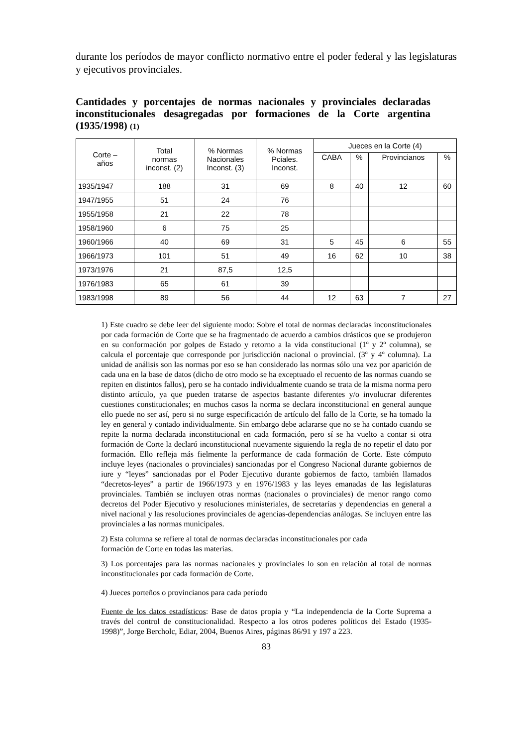durante los períodos de mayor conflicto normativo entre el poder federal y las legislaturas y ejecutivos provinciales.
Cantidades y porcentajes de normas nacionales y provinciales declaradas inconstitucionales desagregadas por formaciones de la Corte argentina (1935/1998) (1)
| Corte – años | Total normas inconst. (2) | % Normas Nacionales Inconst. (3) | % Normas Pciales. Inconst. | Jueces en la Corte (4) | | | |
| --- | --- | --- | --- | --- | --- | --- | --- |
| | | | | CABA | % | Provincianos | % |
| 1935/1947 | 188 | 31 | 69 | 8 | 40 | 12 | 60 |
| 1947/1955 | 51 | 24 | 76 | | | | |
| 1955/1958 | 21 | 22 | 78 | | | | |
| 1958/1960 | 6 | 75 | 25 | | | | |
| 1960/1966 | 40 | 69 | 31 | 5 | 45 | 6 | 55 |
| 1966/1973 | 101 | 51 | 49 | 16 | 62 | 10 | 38 |
| 1973/1976 | 21 | 87,5 | 12,5 | | | | |
| 1976/1983 | 65 | 61 | 39 | | | | |
| 1983/1998 | 89 | 56 | 44 | 12 | 63 | 7 | 27 |
1) Este cuadro se debe leer del siguiente modo: Sobre el total de normas declaradas inconstitucionales por cada formación de Corte que se ha fragmentado de acuerdo a cambios drásticos que se produjeron en su conformación por golpes de Estado y retorno a la vida constitucional (1º y 2º columna), se calcula el porcentaje que corresponde por jurisdicción nacional o provincial. (3º y 4º columna). La unidad de análisis son las normas por eso se han considerado las normas sólo una vez por aparición de cada una en la base de datos (dicho de otro modo se ha exceptuado el recuento de las normas cuando se repiten en distintos fallos), pero se ha contado individualmente cuando se trata de la misma norma pero distinto artículo, ya que pueden tratarse de aspectos bastante diferentes y/o involucrar diferentes cuestiones constitucionales; en muchos casos la norma se declara inconstitucional en general aunque ello puede no ser así, pero si no surge especificación de artículo del fallo de la Corte, se ha tomado la ley en general y contado individualmente. Sin embargo debe aclararse que no se ha contado cuando se repite la norma declarada inconstitucional en cada formación, pero sí se ha vuelto a contar si otra formación de Corte la declaró inconstitucional nuevamente siguiendo la regla de no repetir el dato por formación. Ello refleja más fielmente la performance de cada formación de Corte. Este cómputo incluye leyes (nacionales o provinciales) sancionadas por el Congreso Nacional durante gobiernos de iure y “leyes” sancionadas por el Poder Ejecutivo durante gobiernos de facto, también llamados “decretos-leyes” a partir de 1966/1973 y en 1976/1983 y las leyes emanadas de las legislaturas provinciales. También se incluyen otras normas (nacionales o provinciales) de menor rango como decretos del Poder Ejecutivo y resoluciones ministeriales, de secretarías y dependencias en general a nivel nacional y las resoluciones provinciales de agencias-dependencias análogas. Se incluyen entre las provinciales a las normas municipales.
2) Esta columna se refiere al total de normas declaradas inconstitucionales por cada
formación de Corte en todas las materias.
3) Los porcentajes para las normas nacionales y provinciales lo son en relación al total de normas inconstitucionales por cada formación de Corte.
4) Jueces porteños o provincianos para cada período
Fuente de los datos estadísticos: Base de datos propia y “La independencia de la Corte Suprema a través del control de constitucionalidad. Respecto a los otros poderes políticos del Estado (1935-1998)”, Jorge Bercholc, Ediar, 2004, Buenos Aires, páginas 86/91 y 197 a 223.
83